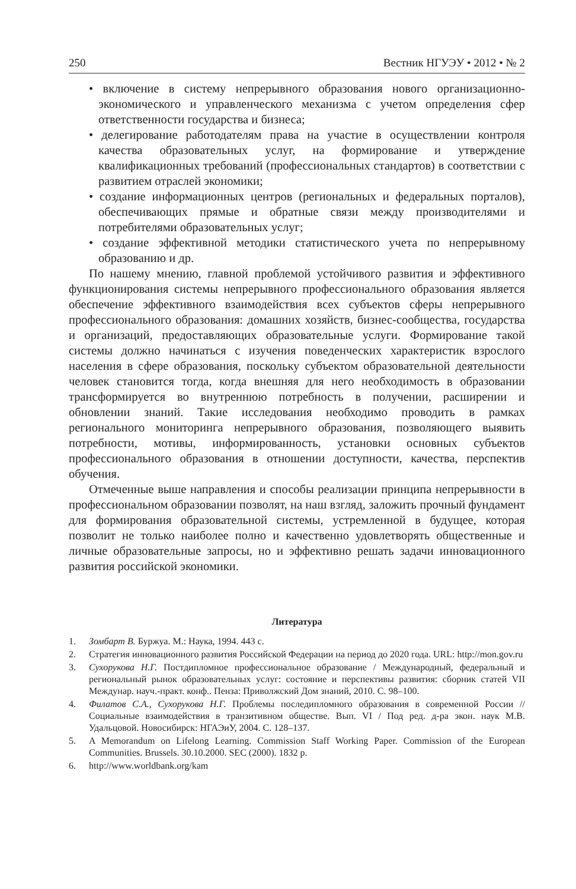250 Вестник НГУЭУ • 2012 • № 2
• включение в систему непрерывного образования нового организационно-экономического и управленческого механизма с учетом определения сфер ответственности государства и бизнеса;
• делегирование работодателям права на участие в осуществлении контроля качества образовательных услуг, на формирование и утверждение квалификационных требований (профессиональных стандартов) в соответствии с развитием отраслей экономики;
• создание информационных центров (региональных и федеральных порталов), обеспечивающих прямые и обратные связи между производителями и потребителями образовательных услуг;
• создание эффективной методики статистического учета по непрерывному образованию и др.
По нашему мнению, главной проблемой устойчивого развития и эффективного функционирования системы непрерывного профессионального образования является обеспечение эффективного взаимодействия всех субъектов сферы непрерывного профессионального образования: домашних хозяйств, бизнес-сообщества, государства и организаций, предоставляющих образовательные услуги. Формирование такой системы должно начинаться с изучения поведенческих характеристик взрослого населения в сфере образования, поскольку субъектом образовательной деятельности человек становится тогда, когда внешняя для него необходимость в образовании трансформируется во внутреннюю потребность в получении, расширении и обновлении знаний. Такие исследования необходимо проводить в рамках регионального мониторинга непрерывного образования, позволяющего выявить потребности, мотивы, информированность, установки основных субъектов профессионального образования в отношении доступности, качества, перспектив обучения.
Отмеченные выше направления и способы реализации принципа непрерывности в профессиональном образовании позволят, на наш взгляд, заложить прочный фундамент для формирования образовательной системы, устремленной в будущее, которая позволит не только наиболее полно и качественно удовлетворять общественные и личные образовательные запросы, но и эффективно решать задачи инновационного развития российской экономики.
Литература
1. Зомбарт В. Буржуа. М.: Наука, 1994. 443 с.
2. Стратегия инновационного развития Российской Федерации на период до 2020 года. URL: http://mon.gov.ru
3. Сухорукова Н.Г. Постдипломное профессиональное образование / Международный, федеральный и региональный рынок образовательных услуг: состояние и перспективы развития: сборник статей VII Междунар. науч.-практ. конф.. Пенза: Приволжский Дом знаний, 2010. С. 98–100.
4. Филатов С.А., Сухорукова Н.Г. Проблемы последипломного образования в современной России // Социальные взаимодействия в транзитивном обществе. Вып. VI / Под ред. д-ра экон. наук М.В. Удальцовой. Новосибирск: НГАЭиУ, 2004. С. 128–137.
5. A Memorandum on Lifelong Learning. Commission Staff Working Paper. Commission of the European Communities. Brussels. 30.10.2000. SEC (2000). 1832 p.
6. http://www.worldbank.org/kam